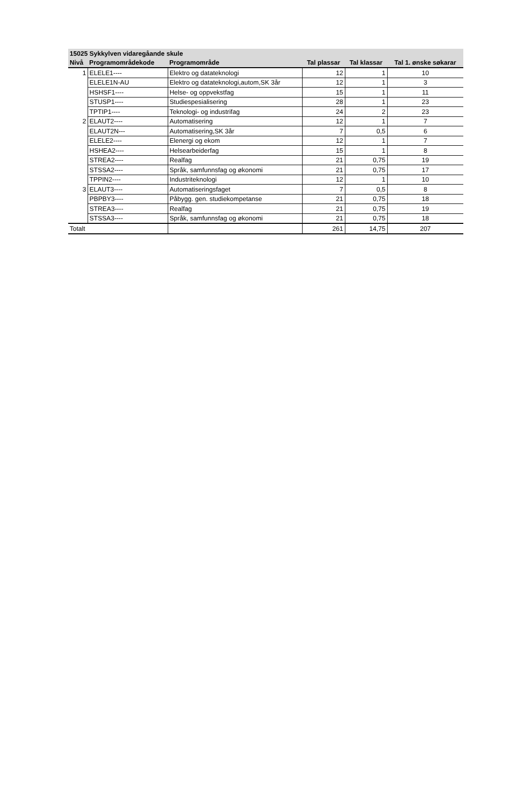| 15025 Sykkylven vidaregåande skule | | | | | |
| --- | --- | --- | --- | --- | --- |
| Nivå | Programområdekode | Programområde | Tal plassar | Tal klassar | Tal 1. ønske søkarar |
| 1 | ELELE1---- | Elektro og datateknologi | 12 | 1 | 10 |
| | ELELE1N-AU | Elektro og datateknologi,autom,SK 3år | 12 | 1 | 3 |
| | HSHSF1---- | Helse- og oppvekstfag | 15 | 1 | 11 |
| | STUSP1---- | Studiespesialisering | 28 | 1 | 23 |
| | TPTIP1---- | Teknologi- og industrifag | 24 | 2 | 23 |
| 2 | ELAUT2---- | Automatisering | 12 | 1 | 7 |
| | ELAUT2N--- | Automatisering,SK 3år | 7 | 0,5 | 6 |
| | ELELE2---- | Elenergi og ekom | 12 | 1 | 7 |
| | HSHEA2---- | Helsearbeiderfag | 15 | 1 | 8 |
| | STREA2---- | Realfag | 21 | 0,75 | 19 |
| | STSSA2---- | Språk, samfunnsfag og økonomi | 21 | 0,75 | 17 |
| | TPPIN2---- | Industriteknologi | 12 | 1 | 10 |
| 3 | ELAUT3---- | Automatiseringsfaget | 7 | 0,5 | 8 |
| | PBPBY3---- | Påbygg. gen. studiekompetanse | 21 | 0,75 | 18 |
| | STREA3---- | Realfag | 21 | 0,75 | 19 |
| | STSSA3---- | Språk, samfunnsfag og økonomi | 21 | 0,75 | 18 |
| Totalt | | | 261 | 14,75 | 207 |